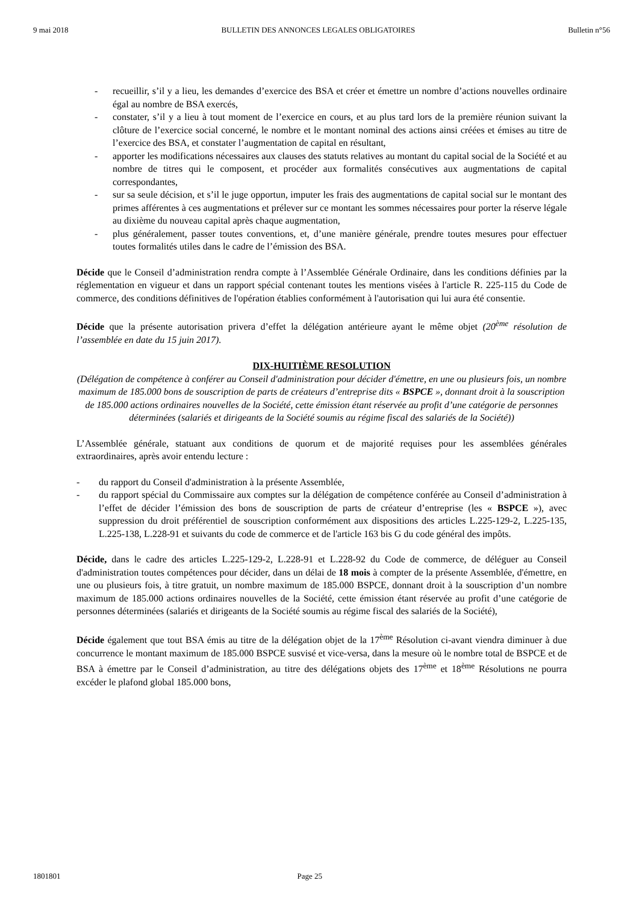9 mai 2018 BULLETIN DES ANNONCES LEGALES OBLIGATOIRES Bulletin n°56
- recueillir, s’il y a lieu, les demandes d’exercice des BSA et créer et émettre un nombre d’actions nouvelles ordinaire égal au nombre de BSA exercés,
- constater, s’il y a lieu à tout moment de l’exercice en cours, et au plus tard lors de la première réunion suivant la clôture de l’exercice social concerné, le nombre et le montant nominal des actions ainsi créées et émises au titre de l’exercice des BSA, et constater l’augmentation de capital en résultant,
- apporter les modifications nécessaires aux clauses des statuts relatives au montant du capital social de la Société et au nombre de titres qui le composent, et procéder aux formalités consécutives aux augmentations de capital correspondantes,
- sur sa seule décision, et s’il le juge opportun, imputer les frais des augmentations de capital social sur le montant des primes afférentes à ces augmentations et prélever sur ce montant les sommes nécessaires pour porter la réserve légale au dixième du nouveau capital après chaque augmentation,
- plus généralement, passer toutes conventions, et, d’une manière générale, prendre toutes mesures pour effectuer toutes formalités utiles dans le cadre de l’émission des BSA.
Décide que le Conseil d’administration rendra compte à l’Assemblée Générale Ordinaire, dans les conditions définies par la réglementation en vigueur et dans un rapport spécial contenant toutes les mentions visées à l'article R. 225-115 du Code de commerce, des conditions définitives de l'opération établies conformément à l'autorisation qui lui aura été consentie.
Décide que la présente autorisation privera d’effet la délégation antérieure ayant le même objet (20<sup>ème</sup> résolution de l’assemblée en date du 15 juin 2017).
DIX-HUITIÈME RESOLUTION
(Délégation de compétence à conférer au Conseil d'administration pour décider d'émettre, en une ou plusieurs fois, un nombre maximum de 185.000 bons de souscription de parts de créateurs d’entreprise dits « BSPCE », donnant droit à la souscription de 185.000 actions ordinaires nouvelles de la Société, cette émission étant réservée au profit d’une catégorie de personnes déterminées (salariés et dirigeants de la Société soumis au régime fiscal des salariés de la Société))
L’Assemblée générale, statuant aux conditions de quorum et de majorité requises pour les assemblées générales extraordinaires, après avoir entendu lecture :
- du rapport du Conseil d'administration à la présente Assemblée,
- du rapport spécial du Commissaire aux comptes sur la délégation de compétence conférée au Conseil d’administration à l’effet de décider l’émission des bons de souscription de parts de créateur d’entreprise (les « BSPCE »), avec suppression du droit préférentiel de souscription conformément aux dispositions des articles L.225-129-2, L.225-135, L.225-138, L.228-91 et suivants du code de commerce et de l'article 163 bis G du code général des impôts.
Décide, dans le cadre des articles L.225-129-2, L.228-91 et L.228-92 du Code de commerce, de déléguer au Conseil d'administration toutes compétences pour décider, dans un délai de 18 mois à compter de la présente Assemblée, d'émettre, en une ou plusieurs fois, à titre gratuit, un nombre maximum de 185.000 BSPCE, donnant droit à la souscription d’un nombre maximum de 185.000 actions ordinaires nouvelles de la Société, cette émission étant réservée au profit d’une catégorie de personnes déterminées (salariés et dirigeants de la Société soumis au régime fiscal des salariés de la Société),
Décide également que tout BSA émis au titre de la délégation objet de la 17<sup>ème</sup> Résolution ci-avant viendra diminuer à due concurrence le montant maximum de 185.000 BSPCE susvisé et vice-versa, dans la mesure où le nombre total de BSPCE et de BSA à émettre par le Conseil d’administration, au titre des délégations objets des 17<sup>ème</sup> et 18<sup>ème</sup> Résolutions ne pourra excéder le plafond global 185.000 bons,
1801801 Page 25